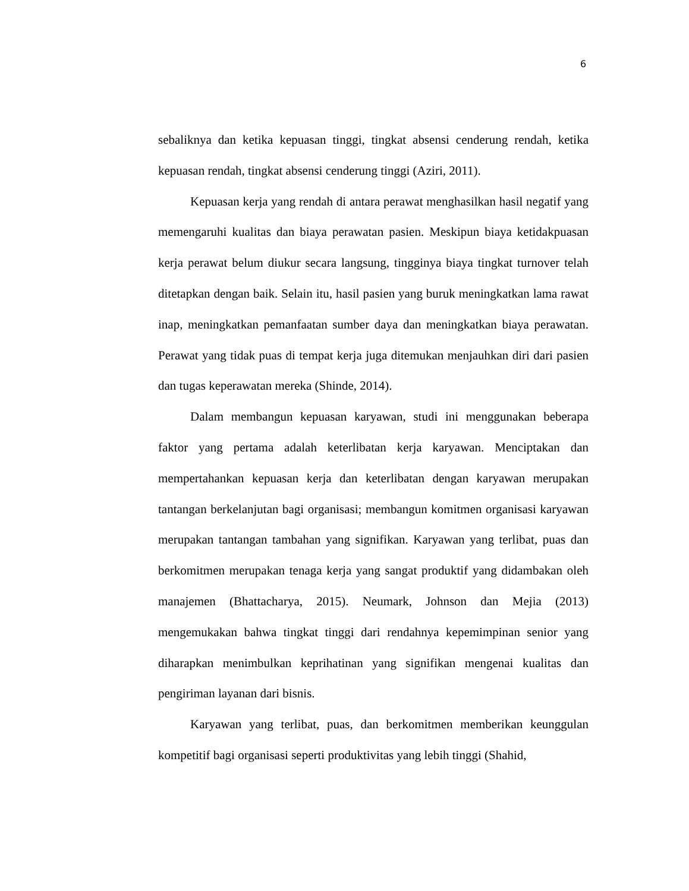6
sebaliknya dan ketika kepuasan tinggi, tingkat absensi cenderung rendah, ketika kepuasan rendah, tingkat absensi cenderung tinggi (Aziri, 2011).
Kepuasan kerja yang rendah di antara perawat menghasilkan hasil negatif yang memengaruhi kualitas dan biaya perawatan pasien. Meskipun biaya ketidakpuasan kerja perawat belum diukur secara langsung, tingginya biaya tingkat turnover telah ditetapkan dengan baik. Selain itu, hasil pasien yang buruk meningkatkan lama rawat inap, meningkatkan pemanfaatan sumber daya dan meningkatkan biaya perawatan. Perawat yang tidak puas di tempat kerja juga ditemukan menjauhkan diri dari pasien dan tugas keperawatan mereka (Shinde, 2014).
Dalam membangun kepuasan karyawan, studi ini menggunakan beberapa faktor yang pertama adalah keterlibatan kerja karyawan. Menciptakan dan mempertahankan kepuasan kerja dan keterlibatan dengan karyawan merupakan tantangan berkelanjutan bagi organisasi; membangun komitmen organisasi karyawan merupakan tantangan tambahan yang signifikan. Karyawan yang terlibat, puas dan berkomitmen merupakan tenaga kerja yang sangat produktif yang didambakan oleh manajemen (Bhattacharya, 2015). Neumark, Johnson dan Mejia (2013) mengemukakan bahwa tingkat tinggi dari rendahnya kepemimpinan senior yang diharapkan menimbulkan keprihatinan yang signifikan mengenai kualitas dan pengiriman layanan dari bisnis.
Karyawan yang terlibat, puas, dan berkomitmen memberikan keunggulan kompetitif bagi organisasi seperti produktivitas yang lebih tinggi (Shahid,